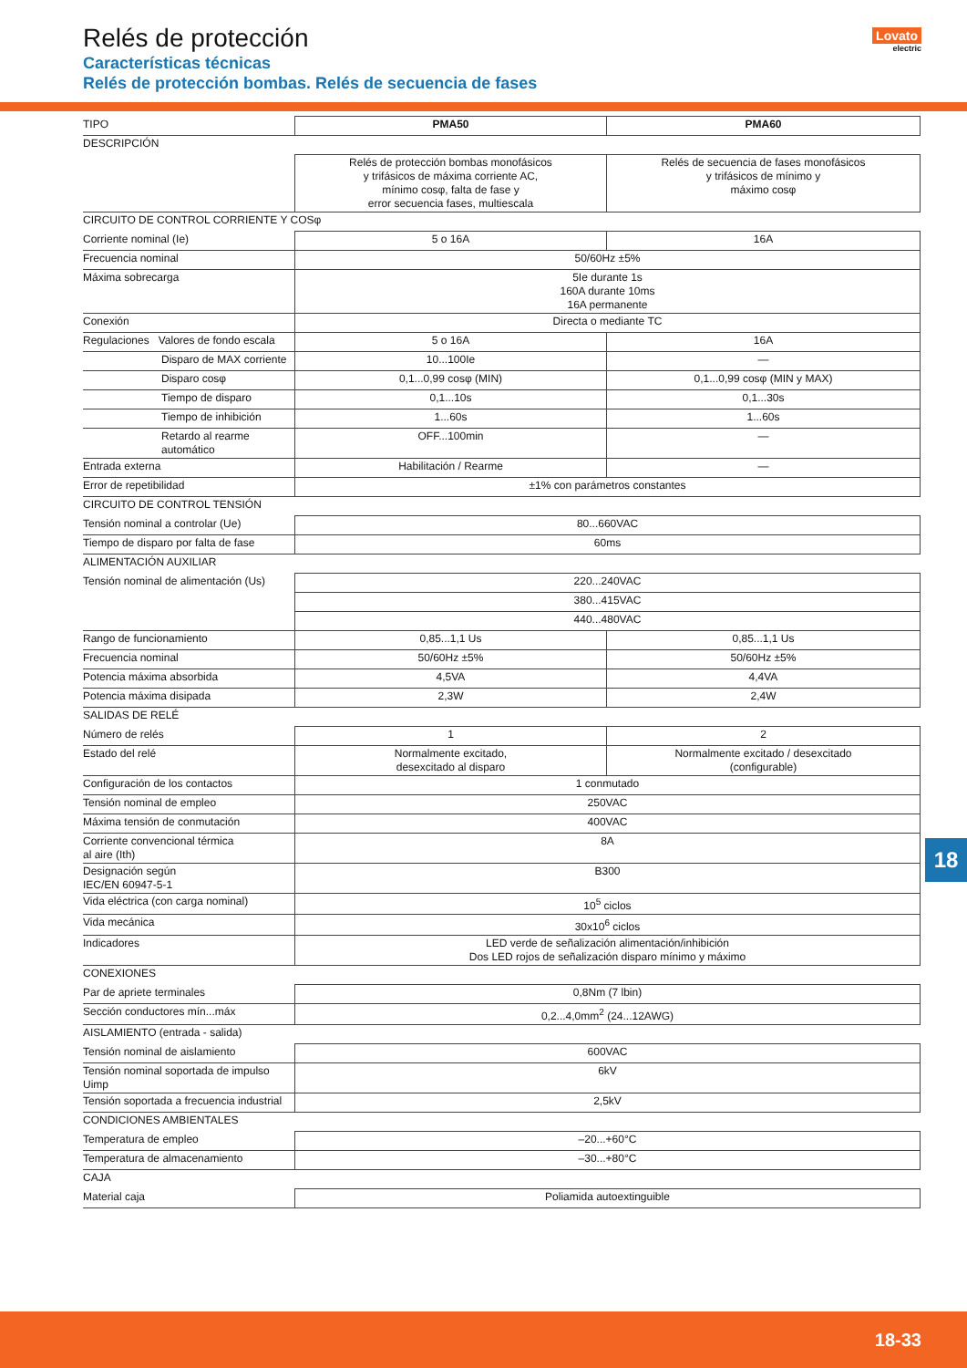Relés de protección
Características técnicas
Relés de protección bombas. Relés de secuencia de fases
Lovato
electric
| TIPO | PMA50 | PMA60 |
| DESCRIPCIÓN | | |
| | Relés de protección bombas monofásicos y trifásicos de máxima corriente AC, mínimo cosφ, falta de fase y error secuencia fases, multiescala | Relés de secuencia de fases monofásicos y trifásicos de mínimo y máximo cosφ |
| CIRCUITO DE CONTROL CORRIENTE Y COSφ | | |
| Corriente nominal (Ie) | 5 o 16A | 16A |
| Frecuencia nominal | 50/60Hz ±5% | |
| Máxima sobrecarga | 5Ie durante 1s 160A durante 10ms 16A permanente | |
| Conexión | Directa o mediante TC | |
| Regulaciones Valores de fondo escala | 5 o 16A | 16A |
| Disparo de MAX corriente | 10...100Ie | — |
| Disparo cosφ | 0,1...0,99 cosφ (MIN) | 0,1...0,99 cosφ (MIN y MAX) |
| Tiempo de disparo | 0,1...10s | 0,1...30s |
| Tiempo de inhibición | 1...60s | 1...60s |
| Retardo al rearme automático | OFF...100min | — |
| Entrada externa | Habilitación / Rearme | — |
| Error de repetibilidad | ±1% con parámetros constantes | |
| CIRCUITO DE CONTROL TENSIÓN | | |
| Tensión nominal a controlar (Ue) | 80...660VAC | |
| Tiempo de disparo por falta de fase | 60ms | |
| ALIMENTACIÓN AUXILIAR | | |
| Tensión nominal de alimentación (Us) | 220...240VAC | |
| | 380...415VAC | |
| | 440...480VAC | |
| Rango de funcionamiento | 0,85...1,1 Us | 0,85...1,1 Us |
| Frecuencia nominal | 50/60Hz ±5% | 50/60Hz ±5% |
| Potencia máxima absorbida | 4,5VA | 4,4VA |
| Potencia máxima disipada | 2,3W | 2,4W |
| SALIDAS DE RELÉ | | |
| Número de relés | 1 | 2 |
| Estado del relé | Normalmente excitado, desexcitado al disparo | Normalmente excitado / desexcitado (configurable) |
| Configuración de los contactos | 1 conmutado | |
| Tensión nominal de empleo | 250VAC | |
| Máxima tensión de conmutación | 400VAC | |
| Corriente convencional térmica al aire (Ith) | 8A | |
| Designación según IEC/EN 60947-5-1 | B300 | |
| Vida eléctrica (con carga nominal) | 10<sup>5</sup> ciclos | |
| Vida mecánica | 30x10<sup>6</sup> ciclos | |
| Indicadores | LED verde de señalización alimentación/inhibición Dos LED rojos de señalización disparo mínimo y máximo | |
| CONEXIONES | | |
| Par de apriete terminales | 0,8Nm (7 lbin) | |
| Sección conductores mín...máx | 0,2...4,0mm<sup>2</sup> (24...12AWG) | |
| AISLAMIENTO (entrada - salida) | | |
| Tensión nominal de aislamiento | 600VAC | |
| Tensión nominal soportada de impulso Uimp | 6kV | |
| Tensión soportada a frecuencia industrial | 2,5kV | |
| CONDICIONES AMBIENTALES | | |
| Temperatura de empleo | –20...+60°C | |
| Temperatura de almacenamiento | –30...+80°C | |
| CAJA | | |
| Material caja | Poliamida autoextinguible | |
18
18-33